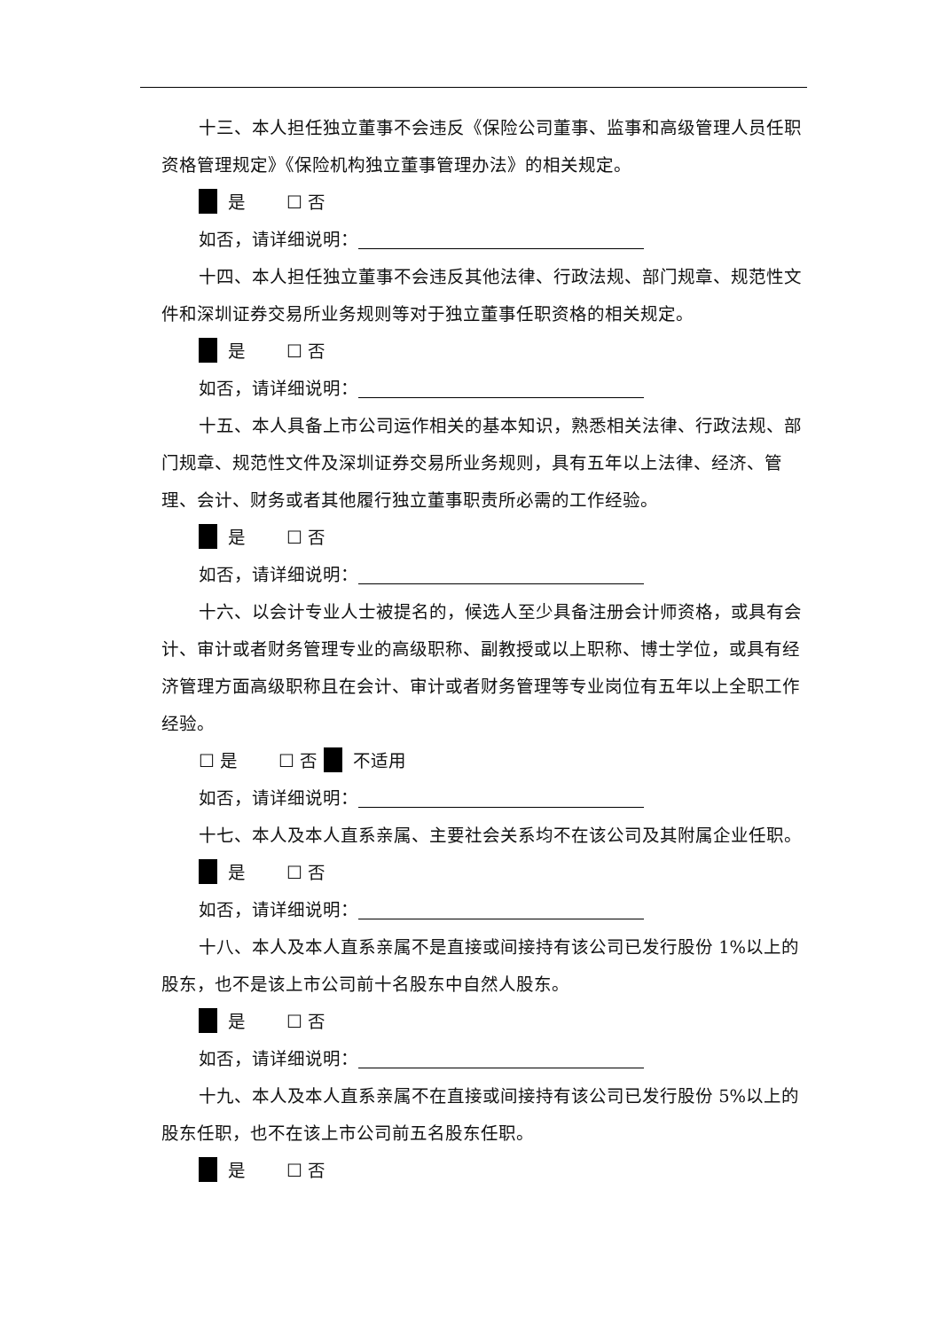十三、本人担任独立董事不会违反《保险公司董事、监事和高级管理人员任职资格管理规定》《保险机构独立董事管理办法》的相关规定。
是 ☐ 否
如否，请详细说明：
十四、本人担任独立董事不会违反其他法律、行政法规、部门规章、规范性文件和深圳证券交易所业务规则等对于独立董事任职资格的相关规定。
是 ☐ 否
如否，请详细说明：
十五、本人具备上市公司运作相关的基本知识，熟悉相关法律、行政法规、部门规章、规范性文件及深圳证券交易所业务规则，具有五年以上法律、经济、管理、会计、财务或者其他履行独立董事职责所必需的工作经验。
是 ☐ 否
如否，请详细说明：
十六、以会计专业人士被提名的，候选人至少具备注册会计师资格，或具有会计、审计或者财务管理专业的高级职称、副教授或以上职称、博士学位，或具有经济管理方面高级职称且在会计、审计或者财务管理等专业岗位有五年以上全职工作经验。
☐ 是 ☐ 否 不适用
如否，请详细说明：
十七、本人及本人直系亲属、主要社会关系均不在该公司及其附属企业任职。
是 ☐ 否
如否，请详细说明：
十八、本人及本人直系亲属不是直接或间接持有该公司已发行股份 1%以上的股东，也不是该上市公司前十名股东中自然人股东。
是 ☐ 否
如否，请详细说明：
十九、本人及本人直系亲属不在直接或间接持有该公司已发行股份 5%以上的股东任职，也不在该上市公司前五名股东任职。
是 ☐ 否